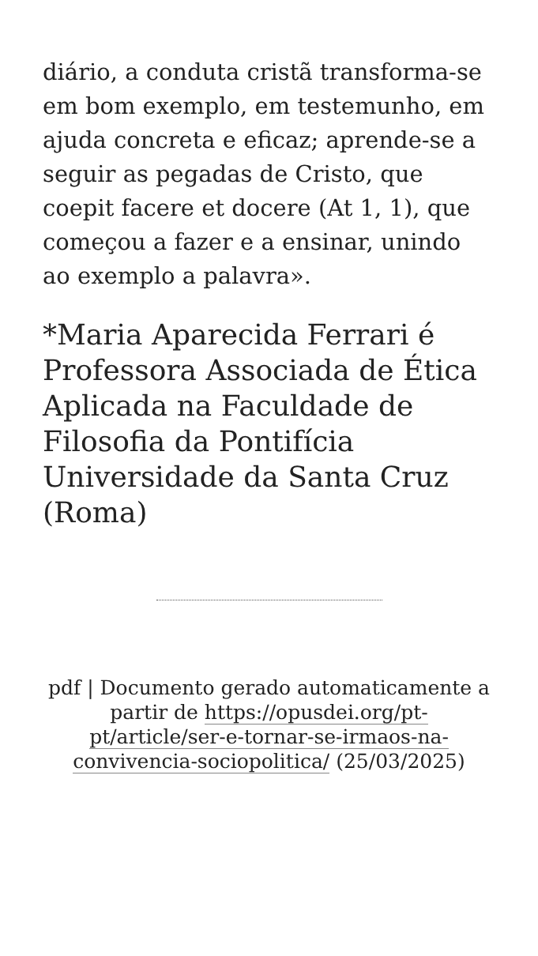diário, a conduta cristã transforma-se em bom exemplo, em testemunho, em ajuda concreta e eficaz; aprende-se a seguir as pegadas de Cristo, que coepit facere et docere (At 1, 1), que começou a fazer e a ensinar, unindo ao exemplo a palavra».
*Maria Aparecida Ferrari é Professora Associada de Ética Aplicada na Faculdade de Filosofia da Pontifícia Universidade da Santa Cruz (Roma)
pdf | Documento gerado automaticamente a partir de https://opusdei.org/pt-pt/article/ser-e-tornar-se-irmaos-na-convivencia-sociopolitica/ (25/03/2025)